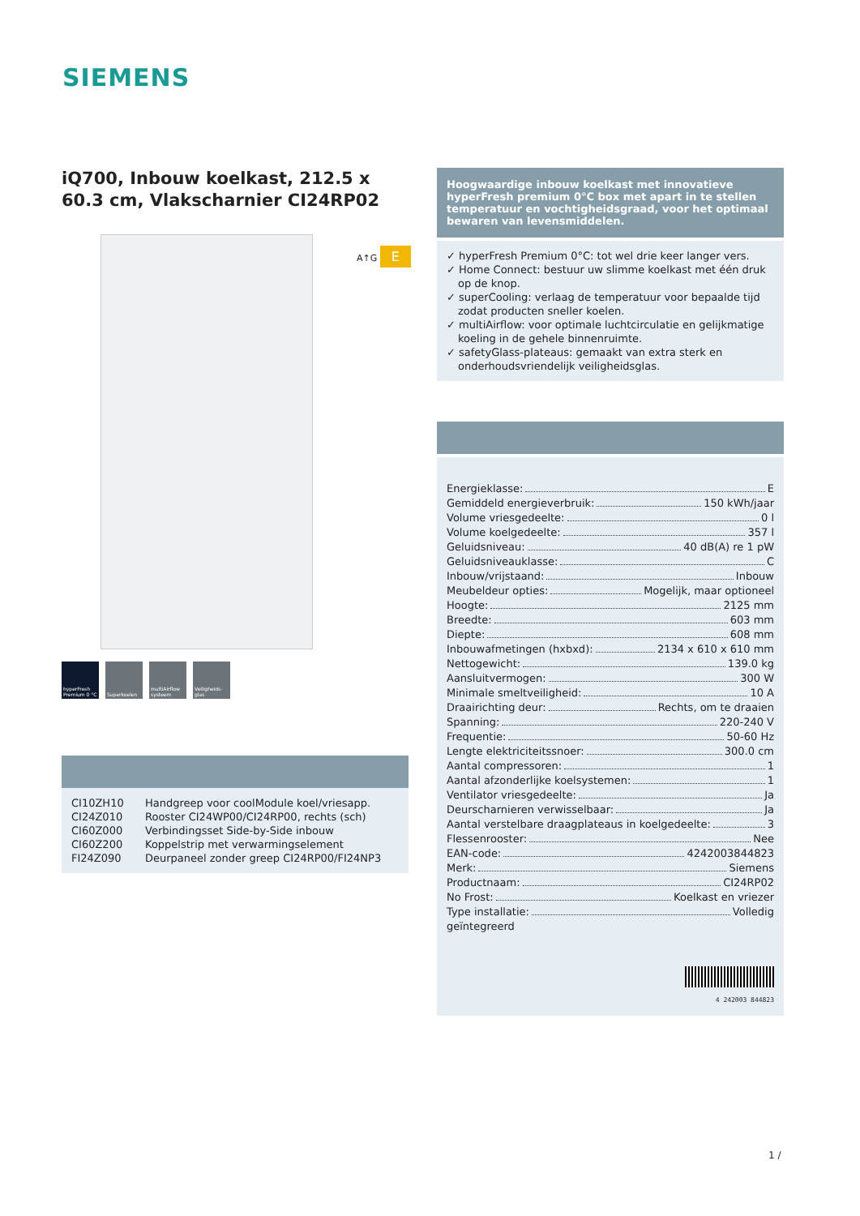SIEMENS
iQ700, Inbouw koelkast, 212.5 x 60.3 cm, Vlakscharnier CI24RP02
hyperFresh Premium 0 °C
Superkoelen multiAirflow systeem
Veiligheids-glas
| CI10ZH10 | Handgreep voor coolModule koel/vriesapp. |
| CI24Z010 | Rooster CI24WP00/CI24RP00, rechts (sch) |
| CI60Z000 | Verbindingsset Side-by-Side inbouw |
| CI60Z200 | Koppelstrip met verwarmingselement |
| FI24Z090 | Deurpaneel zonder greep CI24RP00/FI24NP3 |
A↑G E
Hoogwaardige inbouw koelkast met innovatieve hyperFresh premium 0°C box met apart in te stellen temperatuur en vochtigheidsgraad, voor het optimaal bewaren van levensmiddelen.
✓ hyperFresh Premium 0°C: tot wel drie keer langer vers.
✓ Home Connect: bestuur uw slimme koelkast met één druk op de knop.
✓ superCooling: verlaag de temperatuur voor bepaalde tijd zodat producten sneller koelen.
✓ multiAirflow: voor optimale luchtcirculatie en gelijkmatige koeling in de gehele binnenruimte.
✓ safetyGlass-plateaus: gemaakt van extra sterk en onderhoudsvriendelijk veiligheidsglas.
Energieklasse: E
Gemiddeld energieverbruik: 150 kWh/jaar
Volume vriesgedeelte: 0 l
Volume koelgedeelte: 357 l
Geluidsniveau: 40 dB(A) re 1 pW
Geluidsniveauklasse: C
Inbouw/vrijstaand: Inbouw
Meubeldeur opties: Mogelijk, maar optioneel
Hoogte: 2125 mm
Breedte: 603 mm
Diepte: 608 mm
Inbouwafmetingen (hxbxd): 2134 x 610 x 610 mm
Nettogewicht: 139.0 kg
Aansluitvermogen: 300 W
Minimale smeltveiligheid: 10 A
Draairichting deur: Rechts, om te draaien
Spanning: 220-240 V
Frequentie: 50-60 Hz
Lengte elektriciteitssnoer: 300.0 cm
Aantal compressoren: 1
Aantal afzonderlijke koelsystemen: 1
Ventilator vriesgedeelte: Ja
Deurscharnieren verwisselbaar: Ja
Aantal verstelbare draagplateaus in koelgedeelte: 3
Flessenrooster: Nee
EAN-code: 4242003844823
Merk: Siemens
Productnaam: CI24RP02
No Frost: Koelkast en vriezer
Type installatie: Volledig
geïntegreerd
4 242003 844823
1 /